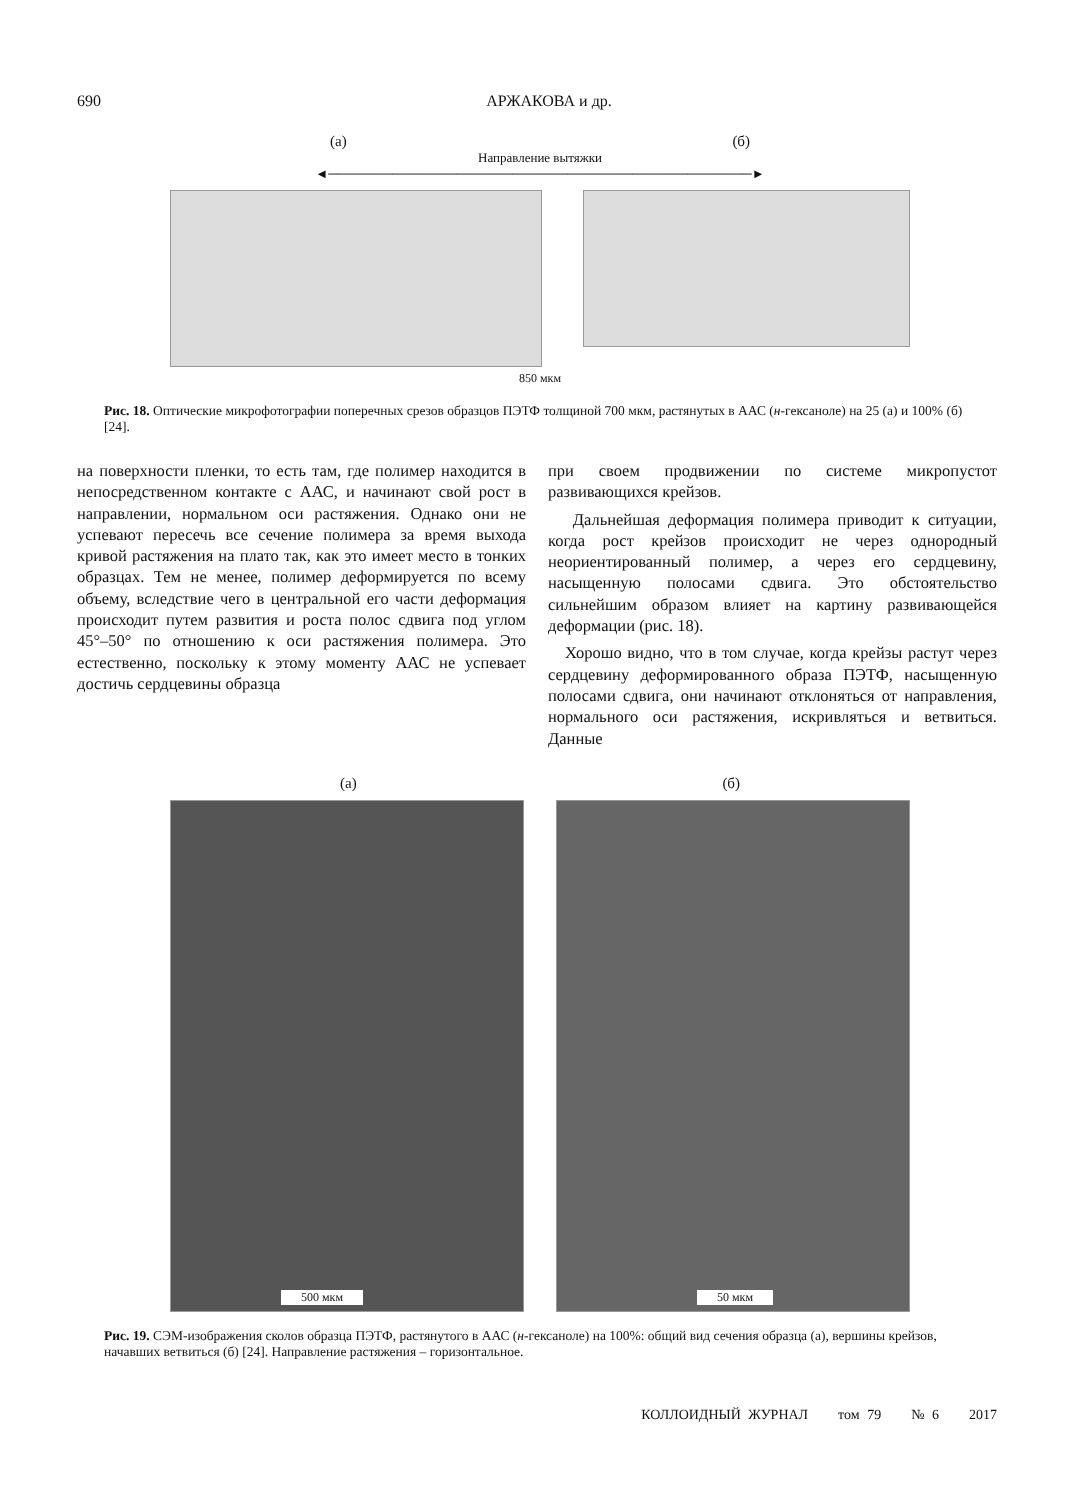690 АРЖАКОВА и др.
(а) (б)
Направление вытяжки
◄──────────────────────────────────────────────►
850 мкм
Рис. 18. Оптические микрофотографии поперечных срезов образцов ПЭТФ толщиной 700 мкм, растянутых в ААС (н-гексаноле) на 25 (а) и 100% (б) [24].
на поверхности пленки, то есть там, где полимер находится в непосредственном контакте с ААС, и начинают свой рост в направлении, нормальном оси растяжения. Однако они не успевают пересечь все сечение полимера за время выхода кривой растяжения на плато так, как это имеет место в тонких образцах. Тем не менее, полимер деформируется по всему объему, вследствие чего в центральной его части деформация происходит путем развития и роста полос сдвига под углом 45°–50° по отношению к оси растяжения полимера. Это естественно, поскольку к этому моменту ААС не успевает достичь сердцевины образца
при своем продвижении по системе микропустот развивающихся крейзов.
Дальнейшая деформация полимера приводит к ситуации, когда рост крейзов происходит не через однородный неориентированный полимер, а через его сердцевину, насыщенную полосами сдвига. Это обстоятельство сильнейшим образом влияет на картину развивающейся деформации (рис. 18).
Хорошо видно, что в том случае, когда крейзы растут через сердцевину деформированного образа ПЭТФ, насыщенную полосами сдвига, они начинают отклоняться от направления, нормального оси растяжения, искривляться и ветвиться. Данные
(а) (б)
500 мкм
50 мкм
Рис. 19. СЭМ-изображения сколов образца ПЭТФ, растянутого в ААС (н-гексаноле) на 100%: общий вид сечения образца (а), вершины крейзов, начавших ветвиться (б) [24]. Направление растяжения – горизонтальное.
КОЛЛОИДНЫЙ ЖУРНАЛ том 79 № 6 2017